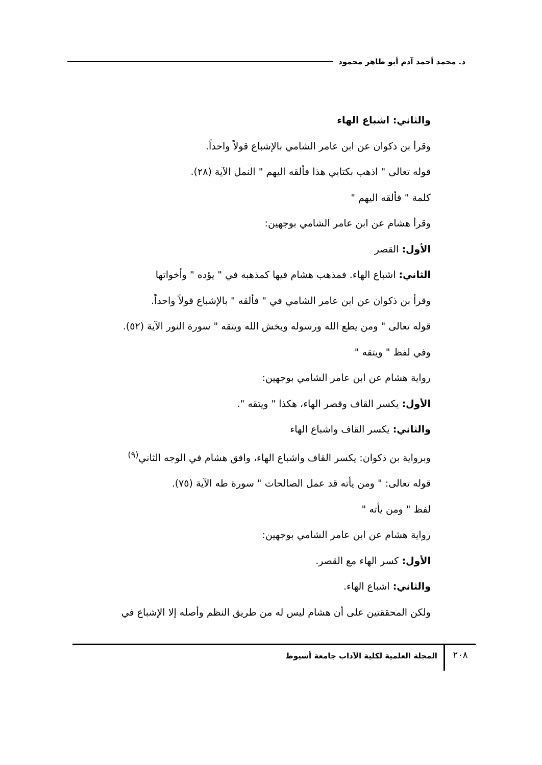د. محمد أحمد آدم أبو طاهر محمود
والثاني: اشباع الهاء
وقرأ بن ذكوان عن ابن عامر الشامي بالإشباع قولاً واحداً.
قوله تعالى " اذهب بكتابي هذا فألقه اليهم " النمل الآية (٢٨).
كلمة " فألقه اليهم "
وقرأ هشام عن ابن عامر الشامي بوجهين:
الأول: القصر
الثاني: اشباع الهاء. فمذهب هشام فيها كمذهبه في " يؤده " وأخواتها
وقرأ بن ذكوان عن ابن عامر الشامي في " فألقه " بالإشباع قولاً واحداً.
قوله تعالى " ومن يطع الله ورسوله ويخش الله ويتقه " سورة النور الآية (٥٢).
وفي لفظ " ويتقه "
رواية هشام عن ابن عامر الشامي بوجهين:
الأول: يكسر القاف وقصر الهاء، هكذا " ويتقه ".
والثاني: يكسر القاف واشباع الهاء
وبرواية بن ذكوان: يكسر القاف واشباع الهاء، وافق هشام في الوجه الثاني<sup>(٩)</sup>
قوله تعالى: " ومن يأته قد عمل الصالحات " سورة طه الآية (٧٥).
لفظ " ومن يأته "
رواية هشام عن ابن عامر الشامي بوجهين:
الأول: كسر الهاء مع القصر.
والثاني: اشباع الهاء.
ولكن المحققتين على أن هشام ليس له من طريق النظم وأصله إلا الإشباع في
٢٠٨ المجلة العلمية لكلية الآداب جامعة أسيوط